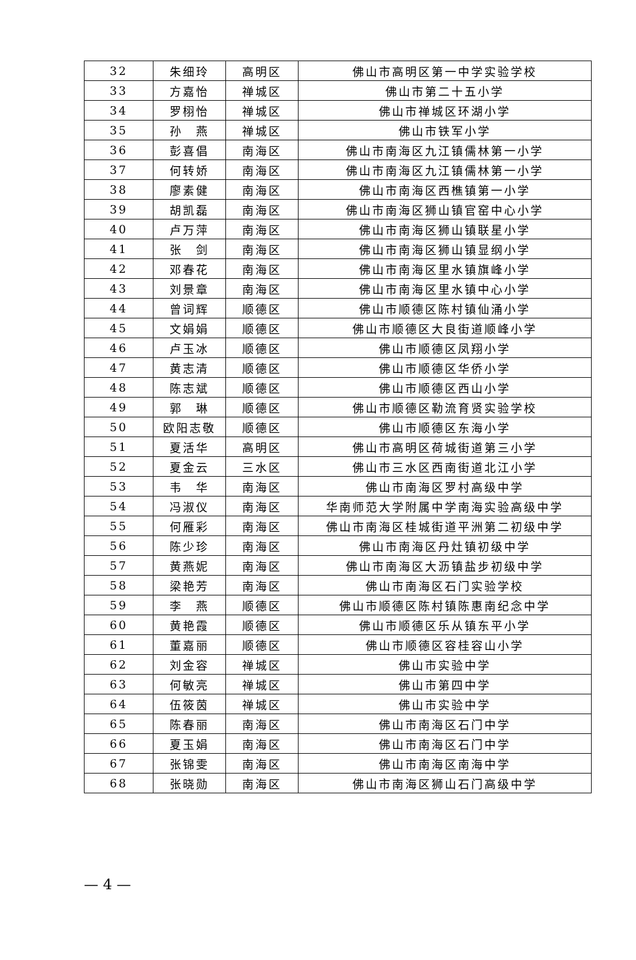| 32 | 朱细玲 | 高明区 | 佛山市高明区第一中学实验学校 |
| 33 | 方嘉怡 | 禅城区 | 佛山市第二十五小学 |
| 34 | 罗栩怡 | 禅城区 | 佛山市禅城区环湖小学 |
| 35 | 孙 燕 | 禅城区 | 佛山市铁军小学 |
| 36 | 彭喜倡 | 南海区 | 佛山市南海区九江镇儒林第一小学 |
| 37 | 何转娇 | 南海区 | 佛山市南海区九江镇儒林第一小学 |
| 38 | 廖素健 | 南海区 | 佛山市南海区西樵镇第一小学 |
| 39 | 胡凯磊 | 南海区 | 佛山市南海区狮山镇官窑中心小学 |
| 40 | 卢万萍 | 南海区 | 佛山市南海区狮山镇联星小学 |
| 41 | 张 剑 | 南海区 | 佛山市南海区狮山镇显纲小学 |
| 42 | 邓春花 | 南海区 | 佛山市南海区里水镇旗峰小学 |
| 43 | 刘景章 | 南海区 | 佛山市南海区里水镇中心小学 |
| 44 | 曾词辉 | 顺德区 | 佛山市顺德区陈村镇仙涌小学 |
| 45 | 文娟娟 | 顺德区 | 佛山市顺德区大良街道顺峰小学 |
| 46 | 卢玉冰 | 顺德区 | 佛山市顺德区凤翔小学 |
| 47 | 黄志清 | 顺德区 | 佛山市顺德区华侨小学 |
| 48 | 陈志斌 | 顺德区 | 佛山市顺德区西山小学 |
| 49 | 郭 琳 | 顺德区 | 佛山市顺德区勒流育贤实验学校 |
| 50 | 欧阳志敬 | 顺德区 | 佛山市顺德区东海小学 |
| 51 | 夏活华 | 高明区 | 佛山市高明区荷城街道第三小学 |
| 52 | 夏金云 | 三水区 | 佛山市三水区西南街道北江小学 |
| 53 | 韦 华 | 南海区 | 佛山市南海区罗村高级中学 |
| 54 | 冯淑仪 | 南海区 | 华南师范大学附属中学南海实验高级中学 |
| 55 | 何雁彩 | 南海区 | 佛山市南海区桂城街道平洲第二初级中学 |
| 56 | 陈少珍 | 南海区 | 佛山市南海区丹灶镇初级中学 |
| 57 | 黄燕妮 | 南海区 | 佛山市南海区大沥镇盐步初级中学 |
| 58 | 梁艳芳 | 南海区 | 佛山市南海区石门实验学校 |
| 59 | 李 燕 | 顺德区 | 佛山市顺德区陈村镇陈惠南纪念中学 |
| 60 | 黄艳霞 | 顺德区 | 佛山市顺德区乐从镇东平小学 |
| 61 | 董嘉丽 | 顺德区 | 佛山市顺德区容桂容山小学 |
| 62 | 刘金容 | 禅城区 | 佛山市实验中学 |
| 63 | 何敏亮 | 禅城区 | 佛山市第四中学 |
| 64 | 伍筱茵 | 禅城区 | 佛山市实验中学 |
| 65 | 陈春丽 | 南海区 | 佛山市南海区石门中学 |
| 66 | 夏玉娟 | 南海区 | 佛山市南海区石门中学 |
| 67 | 张锦雯 | 南海区 | 佛山市南海区南海中学 |
| 68 | 张晓勋 | 南海区 | 佛山市南海区狮山石门高级中学 |
— 4 —